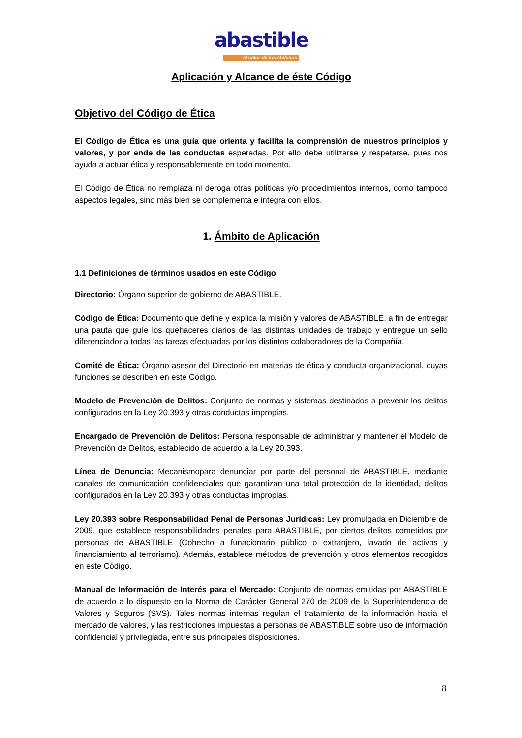abastible
el calor de los chilenos
Aplicación y Alcance de éste Código
Objetivo del Código de Ética
El Código de Ética es una guía que orienta y facilita la comprensión de nuestros principios y valores, y por ende de las conductas esperadas. Por ello debe utilizarse y respetarse, pues nos ayuda a actuar ética y responsablemente en todo momento.
El Código de Ética no remplaza ni deroga otras políticas y/o procedimientos internos, como tampoco aspectos legales, sino más bien se complementa e integra con ellos.
1. Ámbito de Aplicación
1.1 Definiciones de términos usados en este Código
Directorio: Órgano superior de gobierno de ABASTIBLE.
Código de Ética: Documento que define y explica la misión y valores de ABASTIBLE, a fin de entregar una pauta que guíe los quehaceres diarios de las distintas unidades de trabajo y entregue un sello diferenciador a todas las tareas efectuadas por los distintos colaboradores de la Compañía.
Comité de Ética: Órgano asesor del Directorio en materias de ética y conducta organizacional, cuyas funciones se describen en este Código.
Modelo de Prevención de Delitos: Conjunto de normas y sistemas destinados a prevenir los delitos configurados en la Ley 20.393 y otras conductas impropias.
Encargado de Prevención de Delitos: Persona responsable de administrar y mantener el Modelo de Prevención de Delitos, establecido de acuerdo a la Ley 20.393.
Línea de Denuncia: Mecanismopara denunciar por parte del personal de ABASTIBLE, mediante canales de comunicación confidenciales que garantizan una total protección de la identidad, delitos configurados en la Ley 20.393 y otras conductas impropias.
Ley 20.393 sobre Responsabilidad Penal de Personas Jurídicas: Ley promulgada en Diciembre de 2009, que establece responsabilidades penales para ABASTIBLE, por ciertos delitos cometidos por personas de ABASTIBLE (Cohecho a funacionario público o extranjero, lavado de activos y financiamiento al terrorismo). Además, establece métodos de prevención y otros elementos recogidos en este Código.
Manual de Información de Interés para el Mercado: Conjunto de normas emitidas por ABASTIBLE de acuerdo a lo dispuesto en la Norma de Carácter General 270 de 2009 de la Superintendencia de Valores y Seguros (SVS). Tales normas internas regulan el tratamiento de la información hacia el mercado de valores, y las restricciones impuestas a personas de ABASTIBLE sobre uso de información confidencial y privilegiada, entre sus principales disposiciones.
8